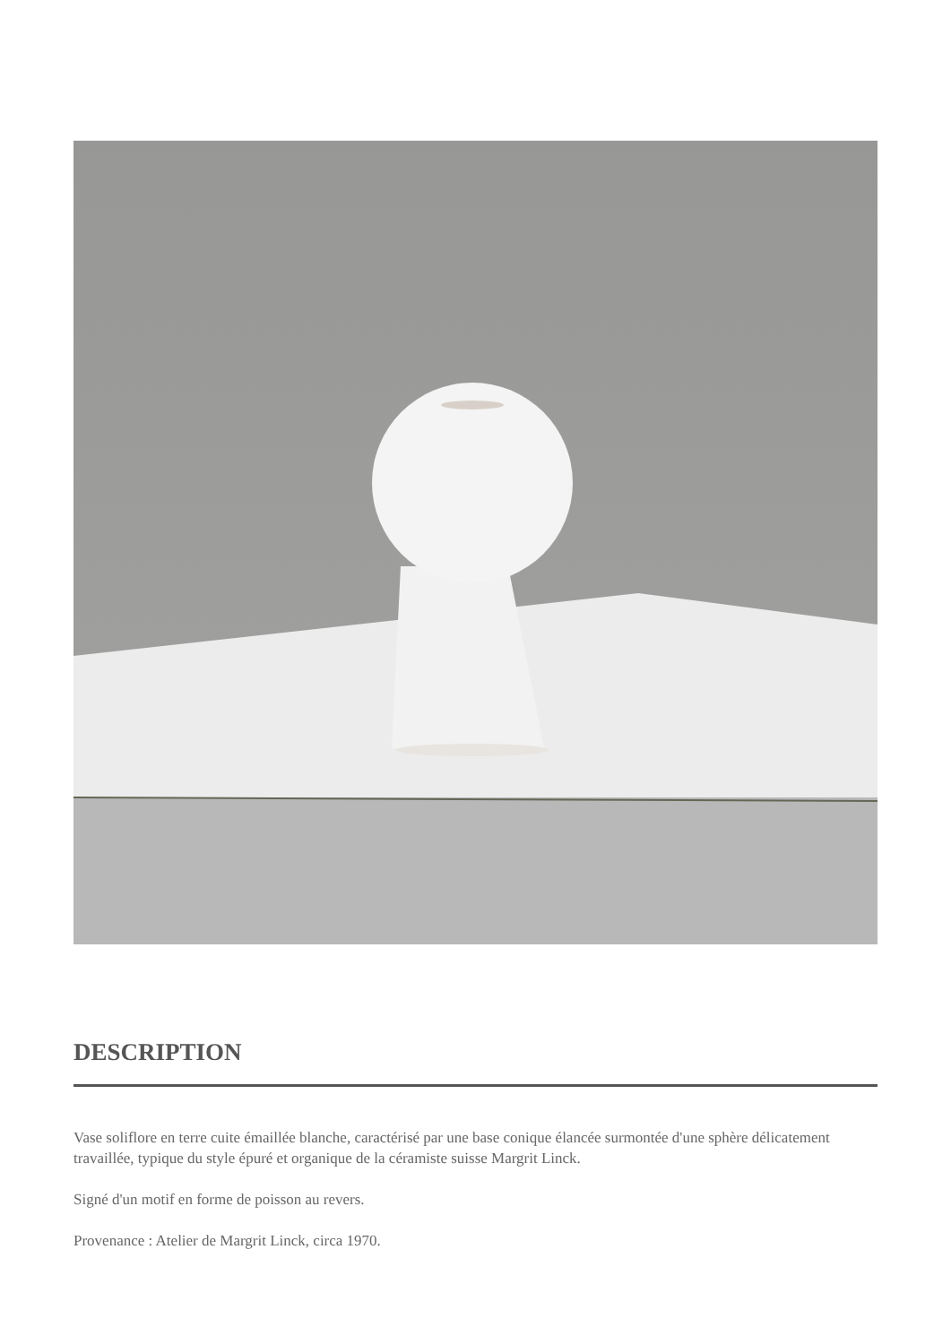DESCRIPTION
Vase soliflore en terre cuite émaillée blanche, caractérisé par une base conique élancée surmontée d'une sphère délicatement travaillée, typique du style épuré et organique de la céramiste suisse Margrit Linck.
Signé d'un motif en forme de poisson au revers.
Provenance : Atelier de Margrit Linck, circa 1970.